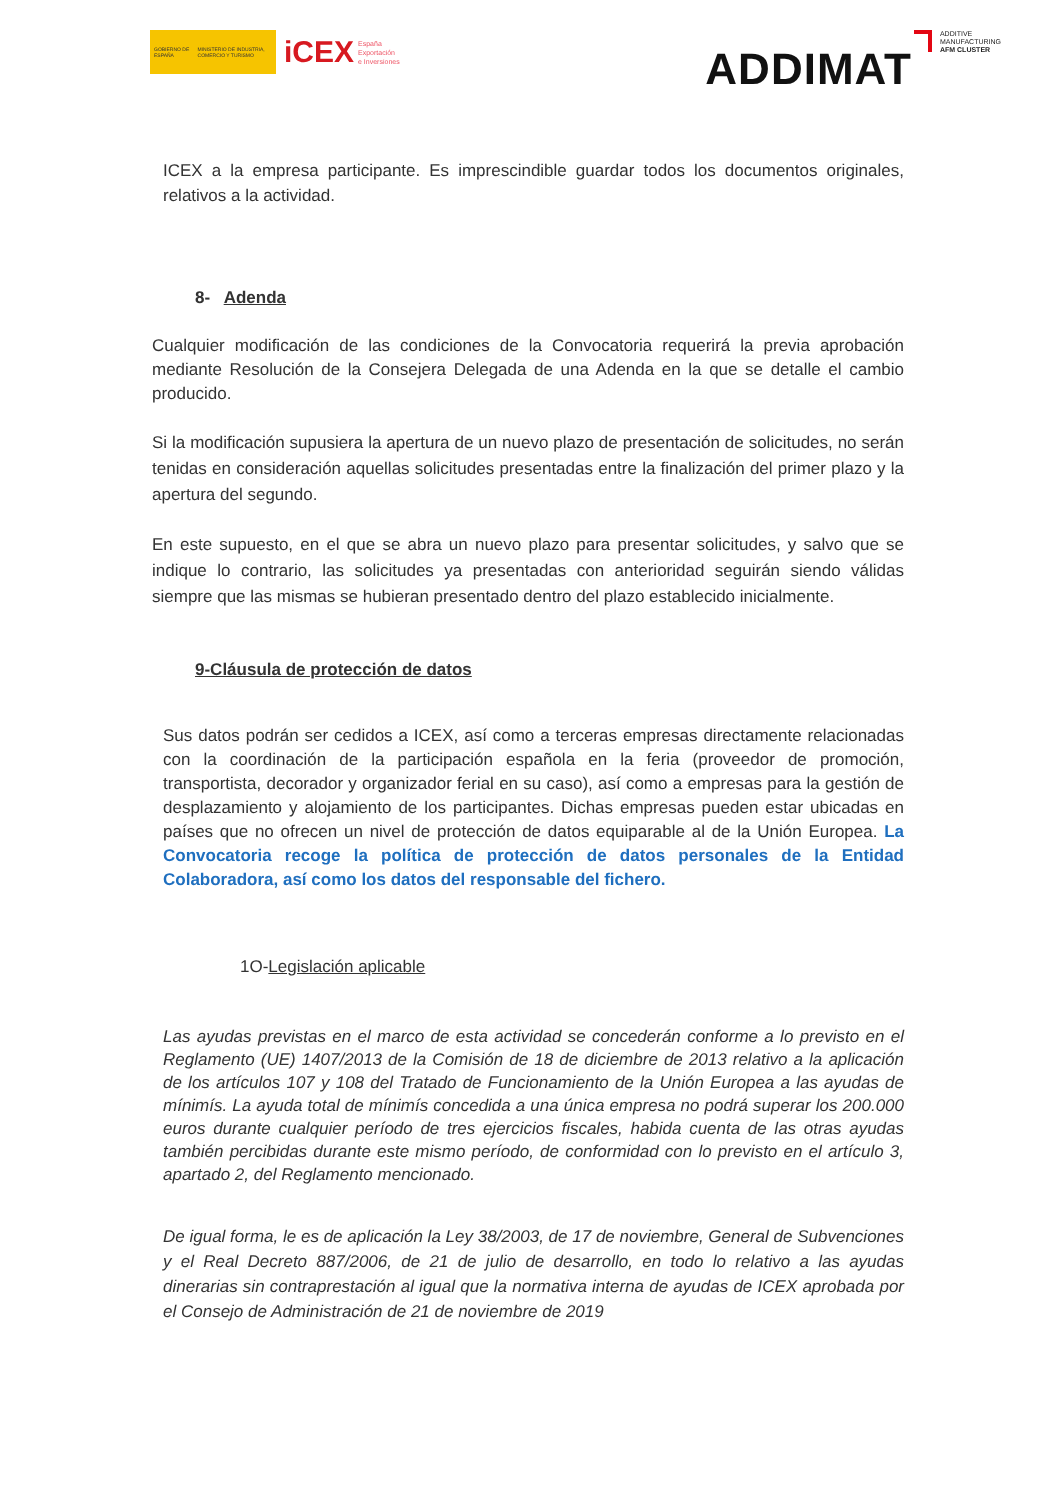GOBIERNO DE ESPAÑA MINISTERIO DE INDUSTRIA, COMERCIO Y TURISMO
iCEX España
Exportación
e Inversiones
ADDIMAT ADDITIVE
MANUFACTURING
AFM CLUSTER
ICEX a la empresa participante. Es imprescindible guardar todos los documentos originales, relativos a la actividad.
8- Adenda
Cualquier modificación de las condiciones de la Convocatoria requerirá la previa aprobación mediante Resolución de la Consejera Delegada de una Adenda en la que se detalle el cambio producido.
Si la modificación supusiera la apertura de un nuevo plazo de presentación de solicitudes, no serán tenidas en consideración aquellas solicitudes presentadas entre la finalización del primer plazo y la apertura del segundo.
En este supuesto, en el que se abra un nuevo plazo para presentar solicitudes, y salvo que se indique lo contrario, las solicitudes ya presentadas con anterioridad seguirán siendo válidas siempre que las mismas se hubieran presentado dentro del plazo establecido inicialmente.
9-Cláusula de protección de datos
Sus datos podrán ser cedidos a ICEX, así como a terceras empresas directamente relacionadas con la coordinación de la participación española en la feria (proveedor de promoción, transportista, decorador y organizador ferial en su caso), así como a empresas para la gestión de desplazamiento y alojamiento de los participantes. Dichas empresas pueden estar ubicadas en países que no ofrecen un nivel de protección de datos equiparable al de la Unión Europea. La Convocatoria recoge la política de protección de datos personales de la Entidad Colaboradora, así como los datos del responsable del fichero.
1O-Legislación aplicable
Las ayudas previstas en el marco de esta actividad se concederán conforme a lo previsto en el Reglamento (UE) 1407/2013 de la Comisión de 18 de diciembre de 2013 relativo a la aplicación de los artículos 107 y 108 del Tratado de Funcionamiento de la Unión Europea a las ayudas de mínimís. La ayuda total de mínimís concedida a una única empresa no podrá superar los 200.000 euros durante cualquier período de tres ejercicios fiscales, habida cuenta de las otras ayudas también percibidas durante este mismo período, de conformidad con lo previsto en el artículo 3, apartado 2, del Reglamento mencionado.
De igual forma, le es de aplicación la Ley 38/2003, de 17 de noviembre, General de Subvenciones y el Real Decreto 887/2006, de 21 de julio de desarrollo, en todo lo relativo a las ayudas dinerarias sin contraprestación al igual que la normativa interna de ayudas de ICEX aprobada por el Consejo de Administración de 21 de noviembre de 2019